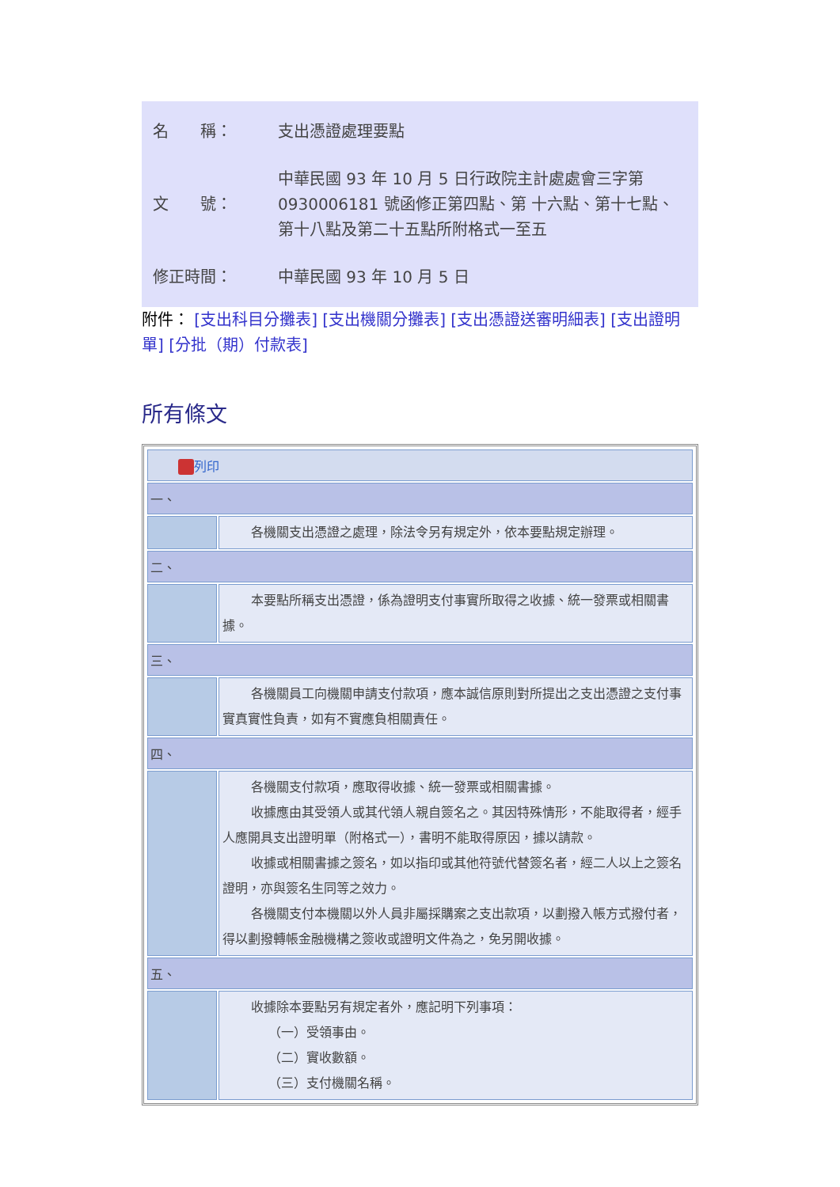| 名 稱： | 支出憑證處理要點 |
| 文 號： | 中華民國 93 年 10 月 5 日行政院主計處處會三字第 0930006181 號函修正第四點、第 十六點、第十七點、第十八點及第二十五點所附格式一至五 |
| 修正時間： | 中華民國 93 年 10 月 5 日 |
附件： [支出科目分攤表] [支出機關分攤表] [支出憑證送審明細表] [支出證明單] [分批（期）付款表]
所有條文
| 列印 | |
| 一、 | |
| | 各機關支出憑證之處理，除法令另有規定外，依本要點規定辦理。 |
| 二、 | |
| | 本要點所稱支出憑證，係為證明支付事實所取得之收據、統一發票或相關書據。 |
| 三、 | |
| | 各機關員工向機關申請支付款項，應本誠信原則對所提出之支出憑證之支付事實真實性負責，如有不實應負相關責任。 |
| 四、 | |
| | 各機關支付款項，應取得收據、統一發票或相關書據。 收據應由其受領人或其代領人親自簽名之。其因特殊情形，不能取得者，經手人應開具支出證明單（附格式一），書明不能取得原因，據以請款。 收據或相關書據之簽名，如以指印或其他符號代替簽名者，經二人以上之簽名證明，亦與簽名生同等之效力。 各機關支付本機關以外人員非屬採購案之支出款項，以劃撥入帳方式撥付者，得以劃撥轉帳金融機構之簽收或證明文件為之，免另開收據。 |
| 五、 | |
| | 收據除本要點另有規定者外，應記明下列事項： （一）受領事由。 （二）實收數額。 （三）支付機關名稱。 |